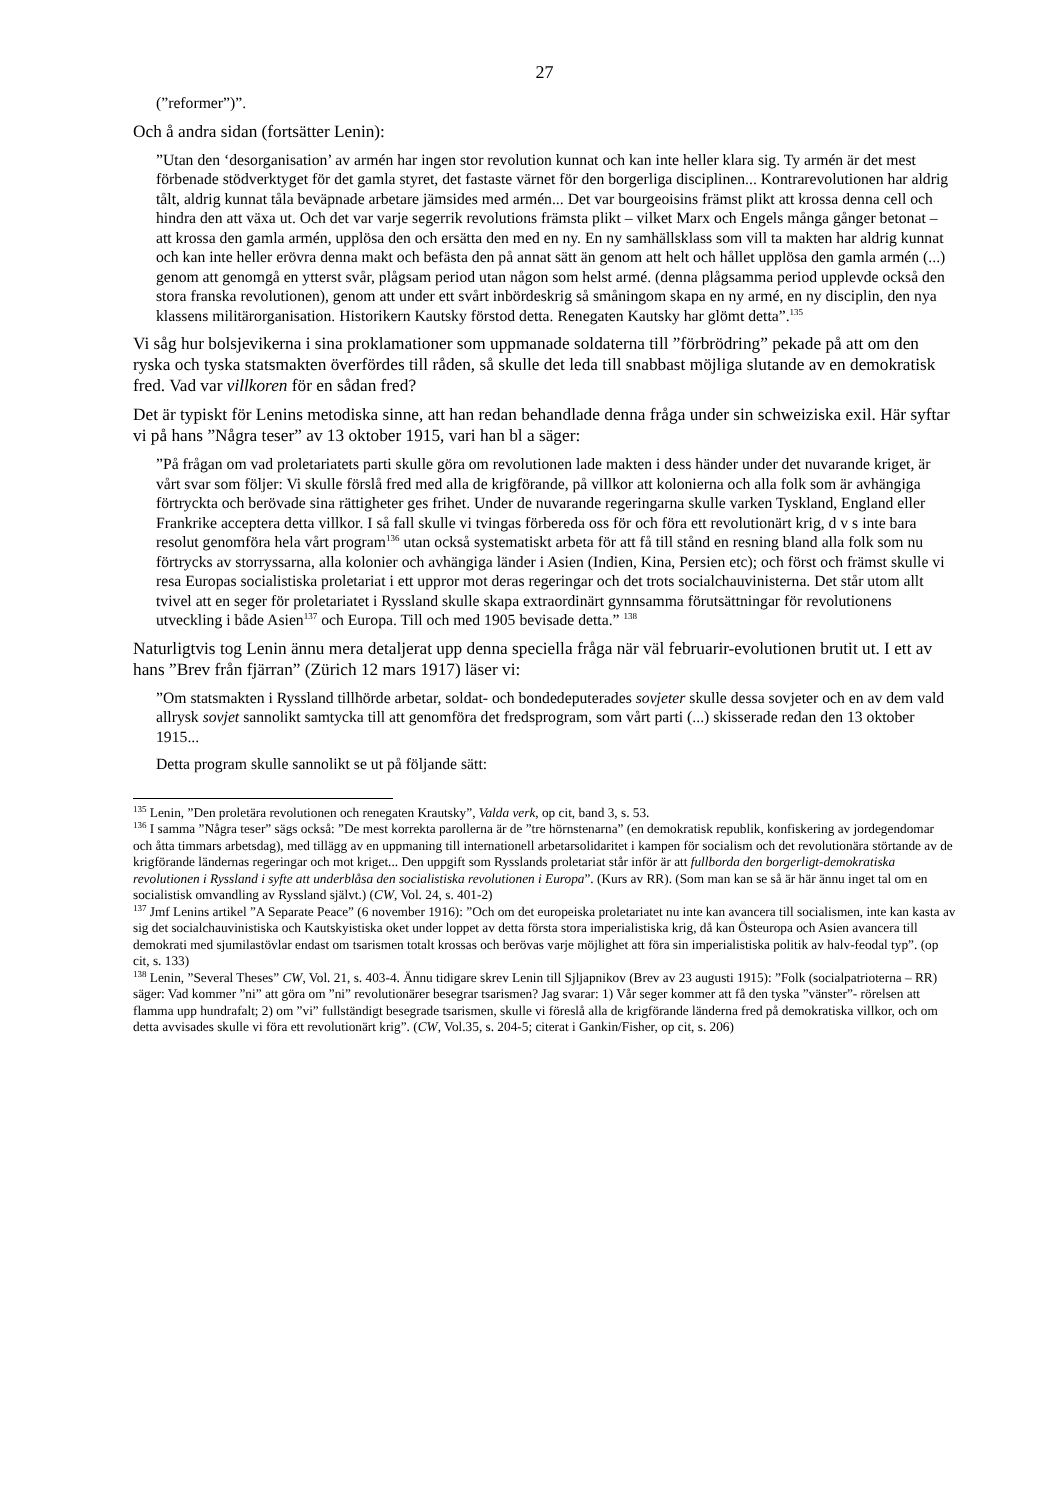27
(”reformer”)”.
Och å andra sidan (fortsätter Lenin):
”Utan den ‘desorganisation’ av armén har ingen stor revolution kunnat och kan inte heller klara sig. Ty armén är det mest förbenade stödverktyget för det gamla styret, det fastaste värnet för den borgerliga disciplinen... Kontrarevolutionen har aldrig tålt, aldrig kunnat tåla beväpnade arbetare jämsides med armén... Det var bourgeoisins främst plikt att krossa denna cell och hindra den att växa ut. Och det var varje segerrik revolutions främsta plikt – vilket Marx och Engels många gånger betonat – att krossa den gamla armén, upplösa den och ersätta den med en ny. En ny samhällsklass som vill ta makten har aldrig kunnat och kan inte heller erövra denna makt och befästa den på annat sätt än genom att helt och hållet upplösa den gamla armén (...) genom att genomgå en ytterst svår, plågsam period utan någon som helst armé. (denna plågsamma period upplevde också den stora franska revolutionen), genom att under ett svårt inbördeskrig så småningom skapa en ny armé, en ny disciplin, den nya klassens militärorganisation. Historikern Kautsky förstod detta. Renegaten Kautsky har glömt detta”.<sup>135</sup>
Vi såg hur bolsjevikerna i sina proklamationer som uppmanade soldaterna till ”förbrödring” pekade på att om den ryska och tyska statsmakten överfördes till råden, så skulle det leda till snabbast möjliga slutande av en demokratisk fred. Vad var villkoren för en sådan fred?
Det är typiskt för Lenins metodiska sinne, att han redan behandlade denna fråga under sin schweiziska exil. Här syftar vi på hans ”Några teser” av 13 oktober 1915, vari han bl a säger:
”På frågan om vad proletariatets parti skulle göra om revolutionen lade makten i dess händer under det nuvarande kriget, är vårt svar som följer: Vi skulle förslå fred med alla de krigförande, på villkor att kolonierna och alla folk som är avhängiga förtryckta och berövade sina rättigheter ges frihet. Under de nuvarande regeringarna skulle varken Tyskland, England eller Frankrike acceptera detta villkor. I så fall skulle vi tvingas förbereda oss för och föra ett revolutionärt krig, d v s inte bara resolut genomföra hela vårt program<sup>136</sup> utan också systematiskt arbeta för att få till stånd en resning bland alla folk som nu förtrycks av storryssarna, alla kolonier och avhängiga länder i Asien (Indien, Kina, Persien etc); och först och främst skulle vi resa Europas socialistiska proletariat i ett uppror mot deras regeringar och det trots socialchauvinisterna. Det står utom allt tvivel att en seger för proletariatet i Ryssland skulle skapa extraordinärt gynnsamma förutsättningar för revolutionens utveckling i både Asien<sup>137</sup> och Europa. Till och med 1905 bevisade detta.” <sup>138</sup>
Naturligtvis tog Lenin ännu mera detaljerat upp denna speciella fråga när väl februarir-evolutionen brutit ut. I ett av hans ”Brev från fjärran” (Zürich 12 mars 1917) läser vi:
”Om statsmakten i Ryssland tillhörde arbetar, soldat- och bondedeputerades sovjeter skulle dessa sovjeter och en av dem vald allrysk sovjet sannolikt samtycka till att genomföra det fredsprogram, som vårt parti (...) skisserade redan den 13 oktober 1915...
Detta program skulle sannolikt se ut på följande sätt:
<sup>135</sup> Lenin, ”Den proletära revolutionen och renegaten Krautsky”, Valda verk, op cit, band 3, s. 53.
<sup>136</sup> I samma ”Några teser” sägs också: ”De mest korrekta parollerna är de ”tre hörnstenarna” (en demokratisk republik, konfiskering av jordegendomar och åtta timmars arbetsdag), med tillägg av en uppmaning till internationell arbetarsolidaritet i kampen för socialism och det revolutionära störtande av de krigförande ländernas regeringar och mot kriget... Den uppgift som Rysslands proletariat står inför är att fullborda den borgerligt-demokratiska revolutionen i Ryssland i syfte att underblåsa den socialistiska revolutionen i Europa”. (Kurs av RR). (Som man kan se så är här ännu inget tal om en socialistisk omvandling av Ryssland självt.) (CW, Vol. 24, s. 401-2)
<sup>137</sup> Jmf Lenins artikel ”A Separate Peace” (6 november 1916): ”Och om det europeiska proletariatet nu inte kan avancera till socialismen, inte kan kasta av sig det socialchauvinistiska och Kautskyistiska oket under loppet av detta första stora imperialistiska krig, då kan Östeuropa och Asien avancera till demokrati med sjumilastövlar endast om tsarismen totalt krossas och berövas varje möjlighet att föra sin imperialistiska politik av halv-feodal typ”. (op cit, s. 133)
<sup>138</sup> Lenin, ”Several Theses” CW, Vol. 21, s. 403-4. Ännu tidigare skrev Lenin till Sjljapnikov (Brev av 23 augusti 1915): ”Folk (socialpatrioterna – RR) säger: Vad kommer ”ni” att göra om ”ni” revolutionärer besegrar tsarismen? Jag svarar: 1) Vår seger kommer att få den tyska ”vänster”- rörelsen att flamma upp hundrafalt; 2) om ”vi” fullständigt besegrade tsarismen, skulle vi föreslå alla de krigförande länderna fred på demokratiska villkor, och om detta avvisades skulle vi föra ett revolutionärt krig”. (CW, Vol.35, s. 204-5; citerat i Gankin/Fisher, op cit, s. 206)